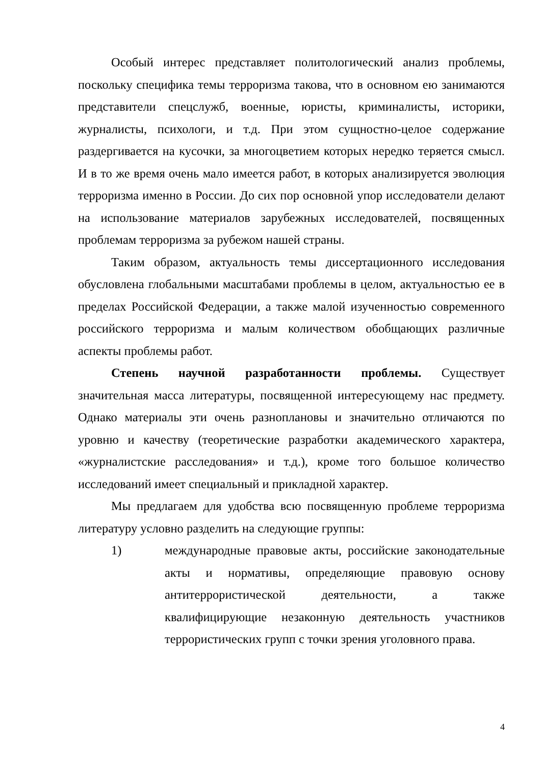Особый интерес представляет политологический анализ проблемы, поскольку специфика темы терроризма такова, что в основном ею занимаются представители спецслужб, военные, юристы, криминалисты, историки, журналисты, психологи, и т.д. При этом сущностно-целое содержание раздергивается на кусочки, за многоцветием которых нередко теряется смысл. И в то же время очень мало имеется работ, в которых анализируется эволюция терроризма именно в России. До сих пор основной упор исследователи делают на использование материалов зарубежных исследователей, посвященных проблемам терроризма за рубежом нашей страны.
Таким образом, актуальность темы диссертационного исследования обусловлена глобальными масштабами проблемы в целом, актуальностью ее в пределах Российской Федерации, а также малой изученностью современного российского терроризма и малым количеством обобщающих различные аспекты проблемы работ.
Степень научной разработанности проблемы. Существует значительная масса литературы, посвященной интересующему нас предмету. Однако материалы эти очень разноплановы и значительно отличаются по уровню и качеству (теоретические разработки академического характера, «журналистские расследования» и т.д.), кроме того большое количество исследований имеет специальный и прикладной характер.
Мы предлагаем для удобства всю посвященную проблеме терроризма литературу условно разделить на следующие группы:
1) международные правовые акты, российские законодательные акты и нормативы, определяющие правовую основу антитеррористической деятельности, а также квалифицирующие незаконную деятельность участников террористических групп с точки зрения уголовного права.
4